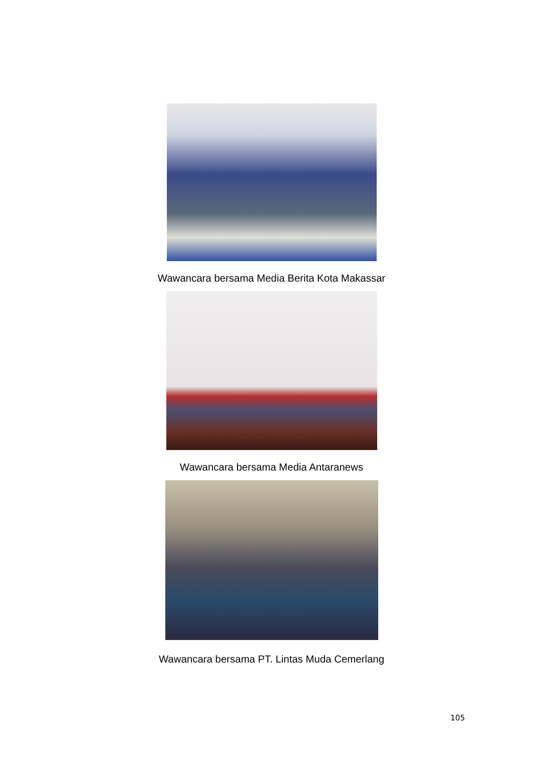Wawancara bersama Media Berita Kota Makassar
Wawancara bersama Media Antaranews
Wawancara bersama PT. Lintas Muda Cemerlang
105